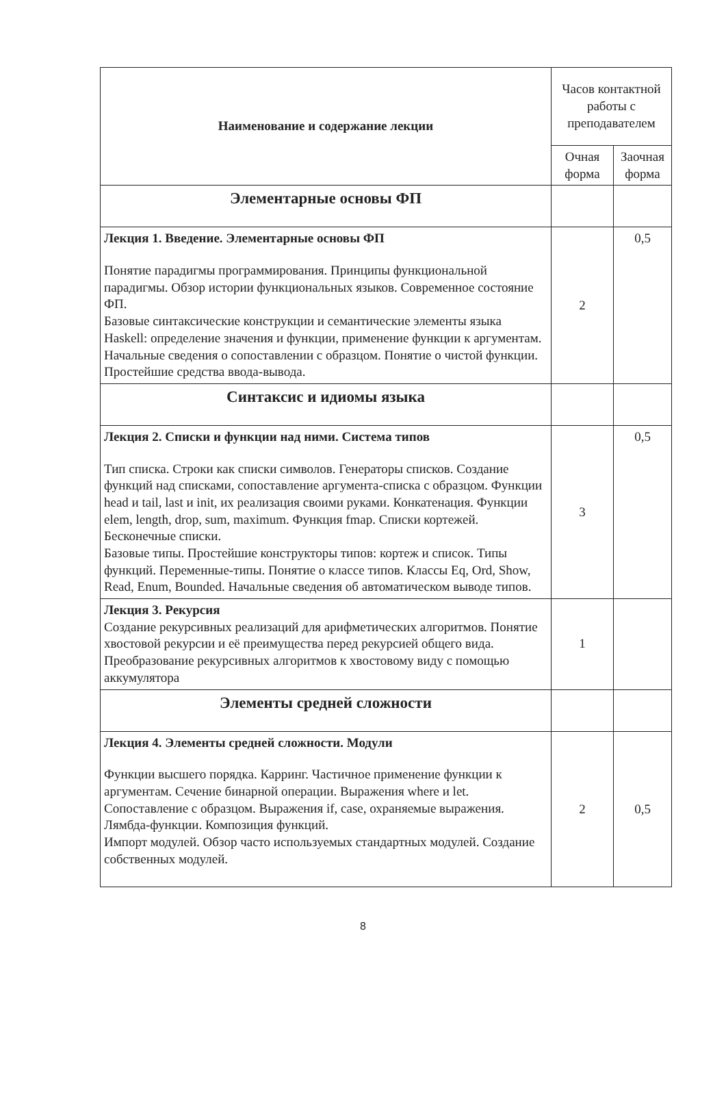| Наименование и содержание лекции | Часов контактной работы с преподавателем | |
| | Очная форма | Заочная форма |
| Элементарные основы ФП | | |
| Лекция 1. Введение. Элементарные основы ФП Понятие парадигмы программирования. Принципы функциональной парадигмы. Обзор истории функциональных языков. Современное состояние ФП. Базовые синтаксические конструкции и семантические элементы языка Haskell: определение значения и функции, применение функции к аргументам. Начальные сведения о сопоставлении с образцом. Понятие о чистой функции. Простейшие средства ввода-вывода. | 2 | 0,5 |
| Синтаксис и идиомы языка | | |
| Лекция 2. Списки и функции над ними. Система типов Тип списка. Строки как списки символов. Генераторы списков. Создание функций над списками, сопоставление аргумента-списка с образцом. Функции head и tail, last и init, их реализация своими руками. Конкатенация. Функции elem, length, drop, sum, maximum. Функция fmap. Списки кортежей. Бесконечные списки. Базовые типы. Простейшие конструкторы типов: кортеж и список. Типы функций. Переменные-типы. Понятие о классе типов. Классы Eq, Ord, Show, Read, Enum, Bounded. Начальные сведения об автоматическом выводе типов. | 3 | 0,5 |
| Лекция 3. Рекурсия Создание рекурсивных реализаций для арифметических алгоритмов. Понятие хвостовой рекурсии и её преимущества перед рекурсией общего вида. Преобразование рекурсивных алгоритмов к хвостовому виду с помощью аккумулятора | 1 | |
| Элементы средней сложности | | |
| Лекция 4. Элементы средней сложности. Модули Функции высшего порядка. Карринг. Частичное применение функции к аргументам. Сечение бинарной операции. Выражения where и let. Сопоставление с образцом. Выражения if, case, охраняемые выражения. Лямбда-функции. Композиция функций. Импорт модулей. Обзор часто используемых стандартных модулей. Создание собственных модулей. | 2 | 0,5 |
8